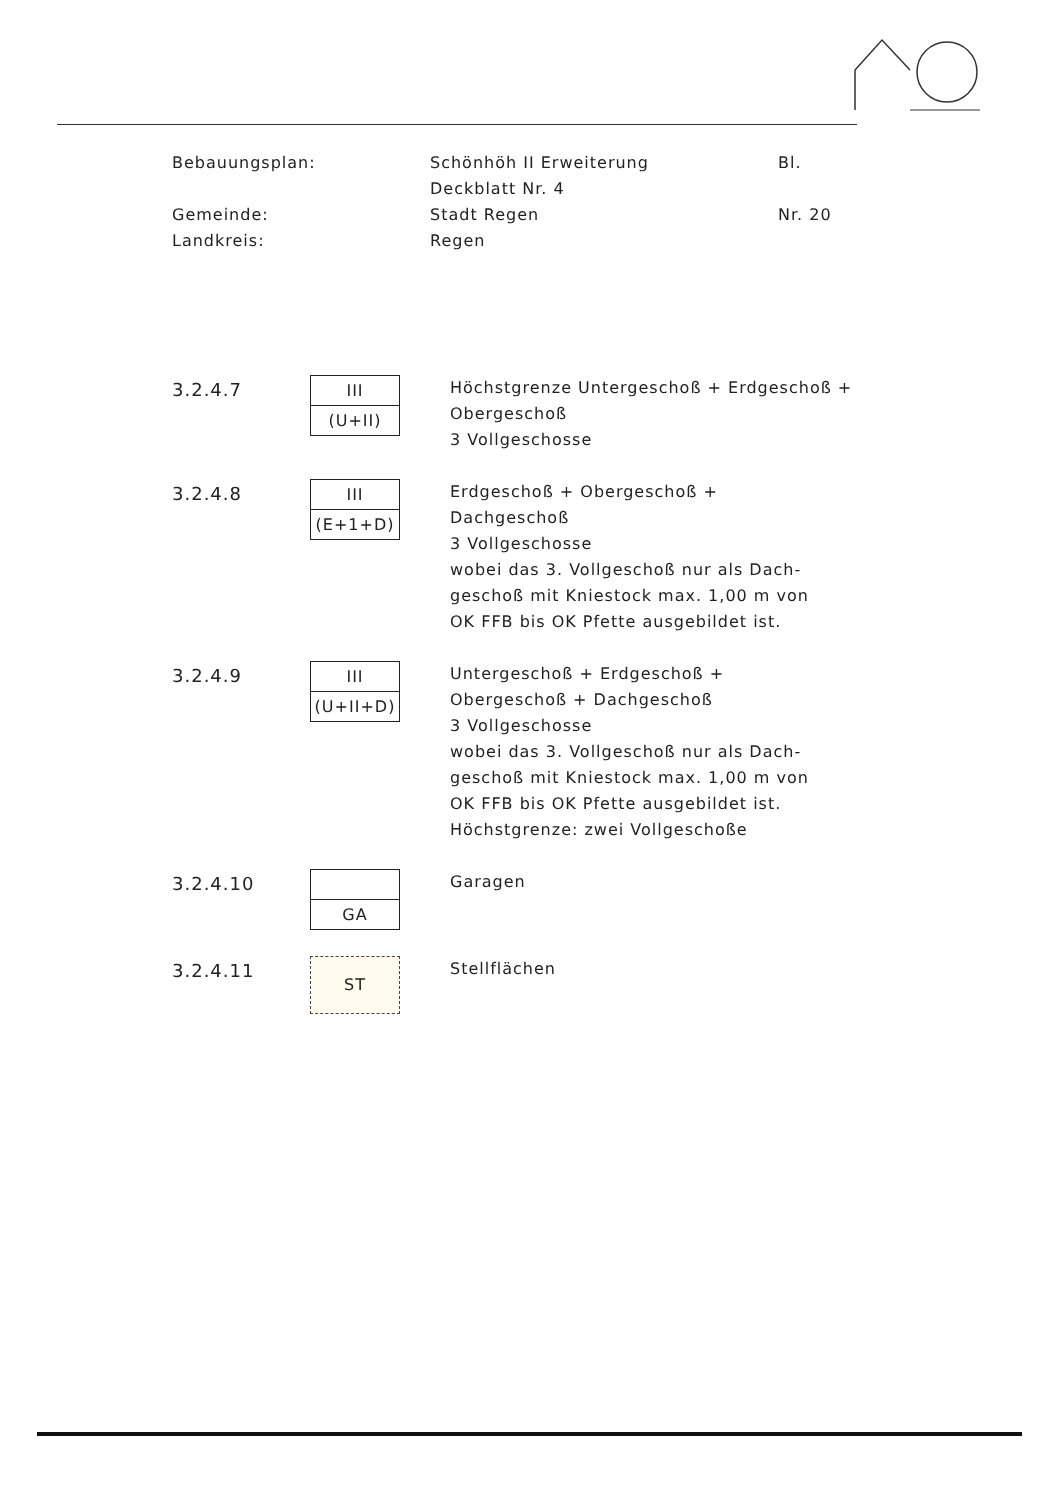| Bebauungsplan: | Schönhöh II Erweiterung Deckblatt Nr. 4 | Bl. |
| Gemeinde: Landkreis: | Stadt Regen Regen | Nr. 20 |
3.2.4.7
III
(U+II)
Höchstgrenze Untergeschoß + Erdgeschoß +
Obergeschoß
3 Vollgeschosse
3.2.4.8
III
(E+1+D)
Erdgeschoß + Obergeschoß +
Dachgeschoß
3 Vollgeschosse
wobei das 3. Vollgeschoß nur als Dach-
geschoß mit Kniestock max. 1,00 m von
OK FFB bis OK Pfette ausgebildet ist.
3.2.4.9
III
(U+II+D)
Untergeschoß + Erdgeschoß +
Obergeschoß + Dachgeschoß
3 Vollgeschosse
wobei das 3. Vollgeschoß nur als Dach-
geschoß mit Kniestock max. 1,00 m von
OK FFB bis OK Pfette ausgebildet ist.
Höchstgrenze: zwei Vollgeschoße
3.2.4.10
GA
Garagen
3.2.4.11
ST
Stellflächen